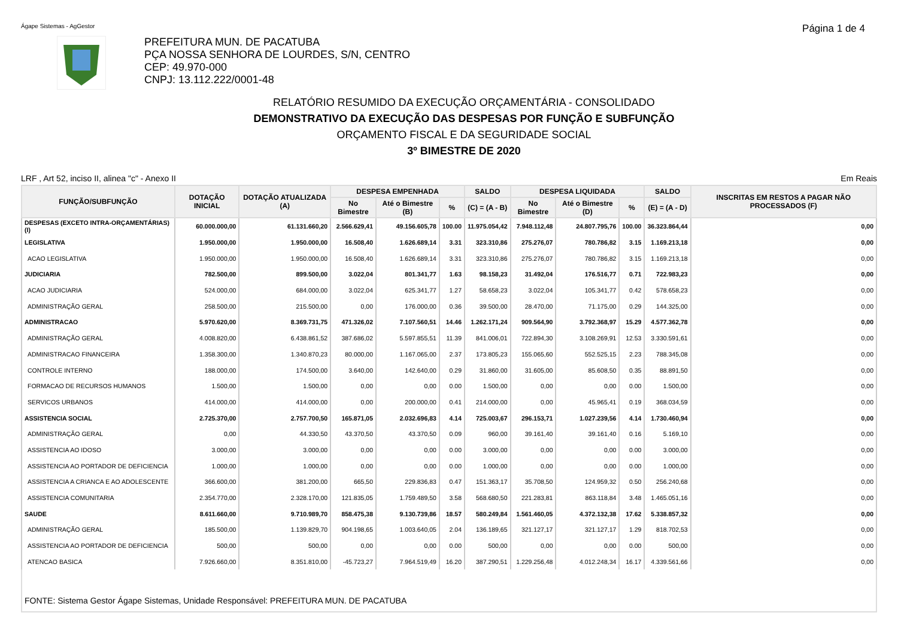Ágape Sistemas - AgGestor Página 1 de 4
PREFEITURA MUN. DE PACATUBA
PÇA NOSSA SENHORA DE LOURDES, S/N, CENTRO
CEP: 49.970-000
CNPJ: 13.112.222/0001-48
RELATÓRIO RESUMIDO DA EXECUÇÃO ORÇAMENTÁRIA - CONSOLIDADO
DEMONSTRATIVO DA EXECUÇÃO DAS DESPESAS POR FUNÇÃO E SUBFUNÇÃO
ORÇAMENTO FISCAL E DA SEGURIDADE SOCIAL
3º BIMESTRE DE 2020
LRF , Art 52, inciso II, alinea "c" - Anexo II Em Reais
| FUNÇÃO/SUBFUNÇÃO | DOTAÇÃO INICIAL | DOTAÇÃO ATUALIZADA (A) | DESPESA EMPENHADA | | | SALDO | DESPESA LIQUIDADA | | | SALDO | INSCRITAS EM RESTOS A PAGAR NÃO PROCESSADOS (F) |
| --- | --- | --- | --- | --- | --- | --- | --- | --- | --- | --- | --- |
| | | | No Bimestre | Até o Bimestre (B) | % | (C) = (A - B) | No Bimestre | Até o Bimestre (D) | % | (E) = (A - D) | |
| DESPESAS (EXCETO INTRA-ORÇAMENTÁRIAS) (I) | 60.000.000,00 | 61.131.660,20 | 2.566.629,41 | 49.156.605,78 | 100.00 | 11.975.054,42 | 7.948.112,48 | 24.807.795,76 | 100.00 | 36.323.864,44 | 0,00 |
| LEGISLATIVA | 1.950.000,00 | 1.950.000,00 | 16.508,40 | 1.626.689,14 | 3.31 | 323.310,86 | 275.276,07 | 780.786,82 | 3.15 | 1.169.213,18 | 0,00 |
| ACAO LEGISLATIVA | 1.950.000,00 | 1.950.000,00 | 16.508,40 | 1.626.689,14 | 3.31 | 323.310,86 | 275.276,07 | 780.786,82 | 3.15 | 1.169.213,18 | 0,00 |
| JUDICIARIA | 782.500,00 | 899.500,00 | 3.022,04 | 801.341,77 | 1.63 | 98.158,23 | 31.492,04 | 176.516,77 | 0.71 | 722.983,23 | 0,00 |
| ACAO JUDICIARIA | 524.000,00 | 684.000,00 | 3.022,04 | 625.341,77 | 1.27 | 58.658,23 | 3.022,04 | 105.341,77 | 0.42 | 578.658,23 | 0,00 |
| ADMINISTRAÇÃO GERAL | 258.500,00 | 215.500,00 | 0,00 | 176.000,00 | 0.36 | 39.500,00 | 28.470,00 | 71.175,00 | 0.29 | 144.325,00 | 0,00 |
| ADMINISTRACAO | 5.970.620,00 | 8.369.731,75 | 471.326,02 | 7.107.560,51 | 14.46 | 1.262.171,24 | 909.564,90 | 3.792.368,97 | 15.29 | 4.577.362,78 | 0,00 |
| ADMINISTRAÇÃO GERAL | 4.008.820,00 | 6.438.861,52 | 387.686,02 | 5.597.855,51 | 11.39 | 841.006,01 | 722.894,30 | 3.108.269,91 | 12.53 | 3.330.591,61 | 0,00 |
| ADMINISTRACAO FINANCEIRA | 1.358.300,00 | 1.340.870,23 | 80.000,00 | 1.167.065,00 | 2.37 | 173.805,23 | 155.065,60 | 552.525,15 | 2.23 | 788.345,08 | 0,00 |
| CONTROLE INTERNO | 188.000,00 | 174.500,00 | 3.640,00 | 142.640,00 | 0.29 | 31.860,00 | 31.605,00 | 85.608,50 | 0.35 | 88.891,50 | 0,00 |
| FORMACAO DE RECURSOS HUMANOS | 1.500,00 | 1.500,00 | 0,00 | 0,00 | 0.00 | 1.500,00 | 0,00 | 0,00 | 0.00 | 1.500,00 | 0,00 |
| SERVICOS URBANOS | 414.000,00 | 414.000,00 | 0,00 | 200.000,00 | 0.41 | 214.000,00 | 0,00 | 45.965,41 | 0.19 | 368.034,59 | 0,00 |
| ASSISTENCIA SOCIAL | 2.725.370,00 | 2.757.700,50 | 165.871,05 | 2.032.696,83 | 4.14 | 725.003,67 | 296.153,71 | 1.027.239,56 | 4.14 | 1.730.460,94 | 0,00 |
| ADMINISTRAÇÃO GERAL | 0,00 | 44.330,50 | 43.370,50 | 43.370,50 | 0.09 | 960,00 | 39.161,40 | 39.161,40 | 0.16 | 5.169,10 | 0,00 |
| ASSISTENCIA AO IDOSO | 3.000,00 | 3.000,00 | 0,00 | 0,00 | 0.00 | 3.000,00 | 0,00 | 0,00 | 0.00 | 3.000,00 | 0,00 |
| ASSISTENCIA AO PORTADOR DE DEFICIENCIA | 1.000,00 | 1.000,00 | 0,00 | 0,00 | 0.00 | 1.000,00 | 0,00 | 0,00 | 0.00 | 1.000,00 | 0,00 |
| ASSISTENCIA A CRIANCA E AO ADOLESCENTE | 366.600,00 | 381.200,00 | 665,50 | 229.836,83 | 0.47 | 151.363,17 | 35.708,50 | 124.959,32 | 0.50 | 256.240,68 | 0,00 |
| ASSISTENCIA COMUNITARIA | 2.354.770,00 | 2.328.170,00 | 121.835,05 | 1.759.489,50 | 3.58 | 568.680,50 | 221.283,81 | 863.118,84 | 3.48 | 1.465.051,16 | 0,00 |
| SAUDE | 8.611.660,00 | 9.710.989,70 | 858.475,38 | 9.130.739,86 | 18.57 | 580.249,84 | 1.561.460,05 | 4.372.132,38 | 17.62 | 5.338.857,32 | 0,00 |
| ADMINISTRAÇÃO GERAL | 185.500,00 | 1.139.829,70 | 904.198,65 | 1.003.640,05 | 2.04 | 136.189,65 | 321.127,17 | 321.127,17 | 1.29 | 818.702,53 | 0,00 |
| ASSISTENCIA AO PORTADOR DE DEFICIENCIA | 500,00 | 500,00 | 0,00 | 0,00 | 0.00 | 500,00 | 0,00 | 0,00 | 0.00 | 500,00 | 0,00 |
| ATENCAO BASICA | 7.926.660,00 | 8.351.810,00 | -45.723,27 | 7.964.519,49 | 16.20 | 387.290,51 | 1.229.256,48 | 4.012.248,34 | 16.17 | 4.339.561,66 | 0,00 |
FONTE: Sistema Gestor Ágape Sistemas, Unidade Responsável: PREFEITURA MUN. DE PACATUBA